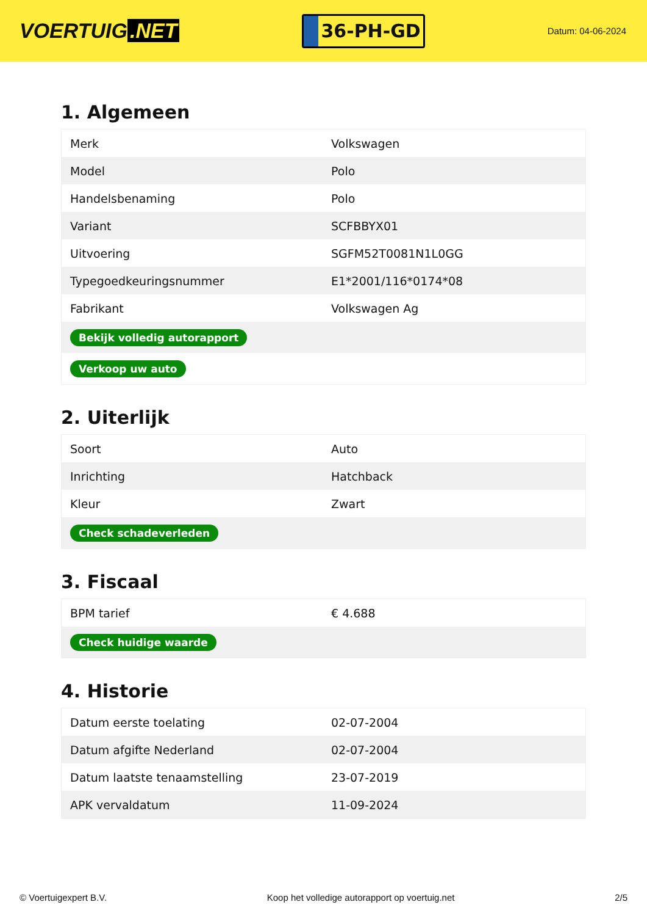VOERTUIG.NET
36-PH-GD
Datum: 04-06-2024
1. Algemeen
| Merk | Volkswagen |
| Model | Polo |
| Handelsbenaming | Polo |
| Variant | SCFBBYX01 |
| Uitvoering | SGFM52T0081N1L0GG |
| Typegoedkeuringsnummer | E1*2001/116*0174*08 |
| Fabrikant | Volkswagen Ag |
| Bekijk volledig autorapport | |
| Verkoop uw auto | |
2. Uiterlijk
| Soort | Auto |
| Inrichting | Hatchback |
| Kleur | Zwart |
| Check schadeverleden | |
3. Fiscaal
| BPM tarief | € 4.688 |
| Check huidige waarde | |
4. Historie
| Datum eerste toelating | 02-07-2004 |
| Datum afgifte Nederland | 02-07-2004 |
| Datum laatste tenaamstelling | 23-07-2019 |
| APK vervaldatum | 11-09-2024 |
© Voertuigexpert B.V. Koop het volledige autorapport op voertuig.net 2/5